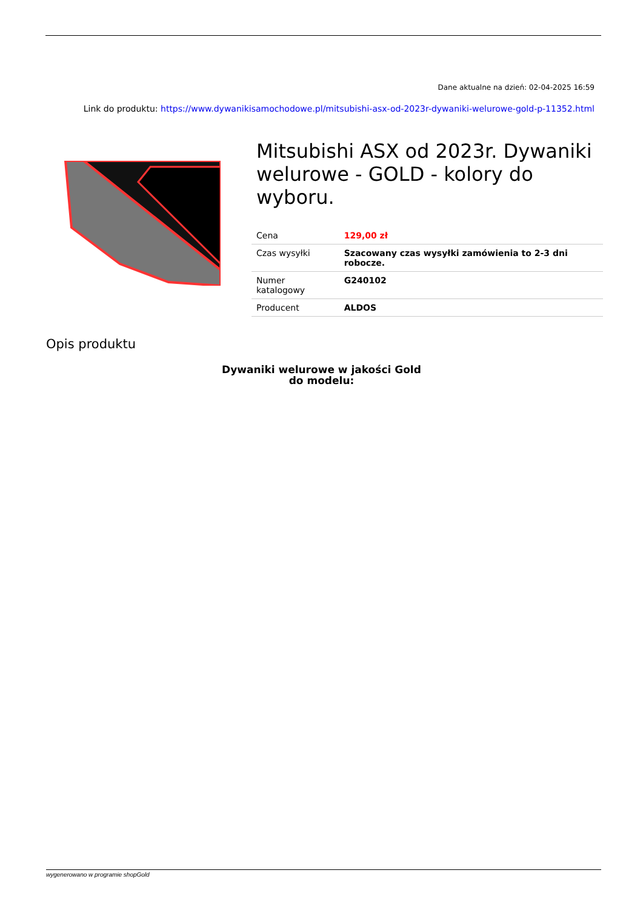Dane aktualne na dzień: 02-04-2025 16:59
Link do produktu: https://www.dywanikisamochodowe.pl/mitsubishi-asx-od-2023r-dywaniki-welurowe-gold-p-11352.html
Mitsubishi ASX od 2023r. Dywaniki welurowe - GOLD - kolory do wyboru.
| Cena | 129,00 zł |
| Czas wysyłki | Szacowany czas wysyłki zamówienia to 2-3 dni robocze. |
| Numer katalogowy | G240102 |
| Producent | ALDOS |
Opis produktu
Dywaniki welurowe w jakości Gold
do modelu:
wygenerowano w programie shopGold